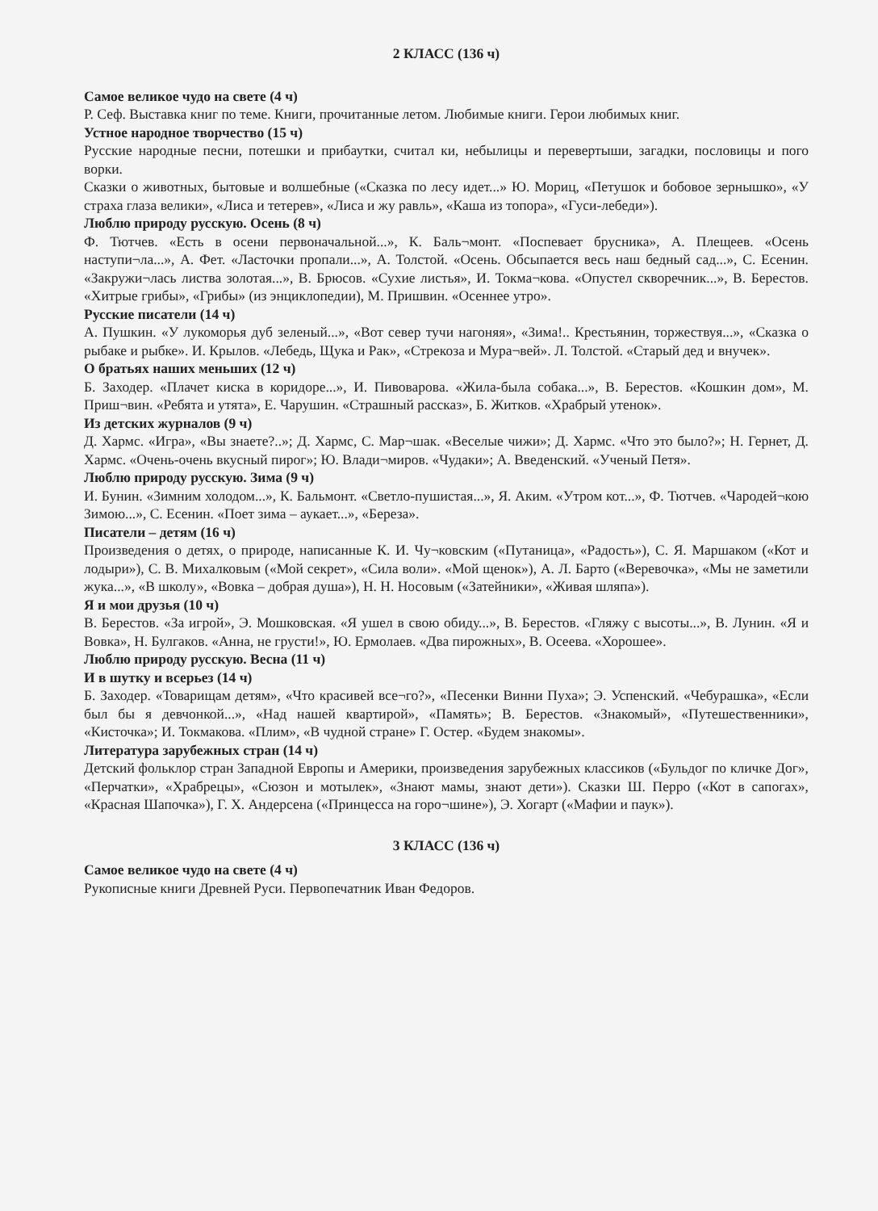2 КЛАСС (136 ч)
Самое великое чудо на свете (4 ч)
Р. Сеф. Выставка книг по теме. Книги, прочитанные летом. Любимые книги. Герои любимых книг.
Устное народное творчество (15 ч)
Русские народные песни, потешки и прибаутки, считал ки, небылицы и перевертыши, загадки, пословицы и пого ворки.
Сказки о животных, бытовые и волшебные («Сказка по лесу идет...» Ю. Мориц, «Петушок и бобовое зернышко», «У страха глаза велики», «Лиса и тетерев», «Лиса и жу равль», «Каша из топора», «Гуси-лебеди»).
Люблю природу русскую. Осень (8 ч)
Ф. Тютчев. «Есть в осени первоначальной...», К. Баль¬монт. «Поспевает брусника», А. Плещеев. «Осень наступи¬ла...», А. Фет. «Ласточки пропали...», А. Толстой. «Осень. Обсыпается весь наш бедный сад...», С. Есенин. «Закружи¬лась листва золотая...», В. Брюсов. «Сухие листья», И. Токма¬кова. «Опустел скворечник...», В. Берестов. «Хитрые грибы», «Грибы» (из энциклопедии), М. Пришвин. «Осеннее утро».
Русские писатели (14 ч)
А. Пушкин. «У лукоморья дуб зеленый...», «Вот север тучи нагоняя», «Зима!.. Крестьянин, торжествуя...», «Сказка о рыбаке и рыбке». И. Крылов. «Лебедь, Щука и Рак», «Стрекоза и Мура¬вей». Л. Толстой. «Старый дед и внучек».
О братьях наших меньших (12 ч)
Б. Заходер. «Плачет киска в коридоре...», И. Пивоварова. «Жила-была собака...», В. Берестов. «Кошкин дом», М. Приш¬вин. «Ребята и утята», Е. Чарушин. «Страшный рассказ», Б. Житков. «Храбрый утенок».
Из детских журналов (9 ч)
Д. Хармс. «Игра», «Вы знаете?..»; Д. Хармс, С. Мар¬шак. «Веселые чижи»; Д. Хармс. «Что это было?»; Н. Гернет, Д. Хармс. «Очень-очень вкусный пирог»; Ю. Влади¬миров. «Чудаки»; А. Введенский. «Ученый Петя».
Люблю природу русскую. Зима (9 ч)
И. Бунин. «Зимним холодом...», К. Бальмонт. «Светло-пушистая...», Я. Аким. «Утром кот...», Ф. Тютчев. «Чародей¬кою Зимою...», С. Есенин. «Поет зима – аукает...», «Береза».
Писатели – детям (16 ч)
Произведения о детях, о природе, написанные К. И. Чу¬ковским («Путаница», «Радость»), С. Я. Маршаком («Кот и лодыри»), С. В. Михалковым («Мой секрет», «Сила воли». «Мой щенок»), А. Л. Барто («Веревочка», «Мы не заметили жука...», «В школу», «Вовка – добрая душа»), Н. Н. Носовым («Затейники», «Живая шляпа»).
Я и мои друзья (10 ч)
В. Берестов. «За игрой», Э. Мошковская. «Я ушел в свою обиду...», В. Берестов. «Гляжу с высоты...», В. Лунин. «Я и Вовка», Н. Булгаков. «Анна, не грусти!», Ю. Ермолаев. «Два пирожных», В. Осеева. «Хорошее».
Люблю природу русскую. Весна (11 ч)
И в шутку и всерьез (14 ч)
Б. Заходер. «Товарищам детям», «Что красивей все¬го?», «Песенки Винни Пуха»; Э. Успенский. «Чебурашка», «Если был бы я девчонкой...», «Над нашей квартирой», «Память»; В. Берестов. «Знакомый», «Путешественники», «Кисточка»; И. Токмакова. «Плим», «В чудной стране» Г. Остер. «Будем знакомы».
Литература зарубежных стран (14 ч)
Детский фольклор стран Западной Европы и Америки, произведения зарубежных классиков («Бульдог по кличке Дог», «Перчатки», «Храбрецы», «Сюзон и мотылек», «Знают мамы, знают дети»). Сказки Ш. Перро («Кот в сапогах», «Красная Шапочка»), Г. Х. Андерсена («Принцесса на горо¬шине»), Э. Хогарт («Мафии и паук»).
3 КЛАСС (136 ч)
Самое великое чудо на свете (4 ч)
Рукописные книги Древней Руси. Первопечатник Иван Федоров.